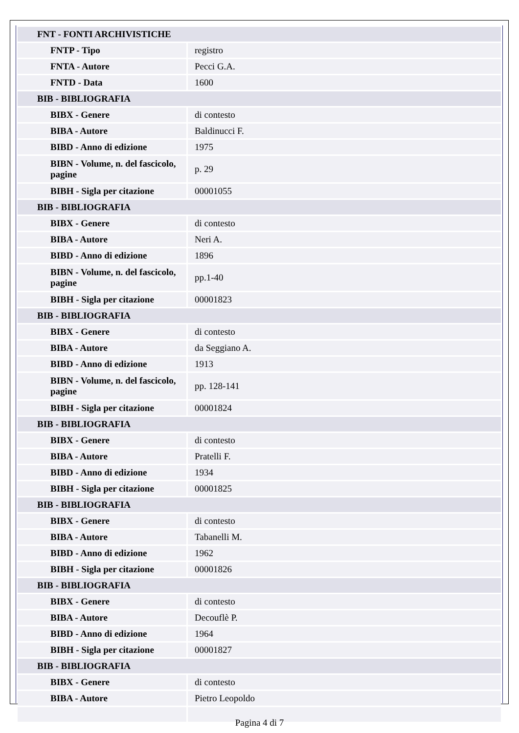| FNT - FONTI ARCHIVISTICHE | |
| FNTP - Tipo | registro |
| FNTA - Autore | Pecci G.A. |
| FNTD - Data | 1600 |
| BIB - BIBLIOGRAFIA | |
| BIBX - Genere | di contesto |
| BIBA - Autore | Baldinucci F. |
| BIBD - Anno di edizione | 1975 |
| BIBN - Volume, n. del fascicolo, pagine | p. 29 |
| BIBH - Sigla per citazione | 00001055 |
| BIB - BIBLIOGRAFIA | |
| BIBX - Genere | di contesto |
| BIBA - Autore | Neri A. |
| BIBD - Anno di edizione | 1896 |
| BIBN - Volume, n. del fascicolo, pagine | pp.1-40 |
| BIBH - Sigla per citazione | 00001823 |
| BIB - BIBLIOGRAFIA | |
| BIBX - Genere | di contesto |
| BIBA - Autore | da Seggiano A. |
| BIBD - Anno di edizione | 1913 |
| BIBN - Volume, n. del fascicolo, pagine | pp. 128-141 |
| BIBH - Sigla per citazione | 00001824 |
| BIB - BIBLIOGRAFIA | |
| BIBX - Genere | di contesto |
| BIBA - Autore | Pratelli F. |
| BIBD - Anno di edizione | 1934 |
| BIBH - Sigla per citazione | 00001825 |
| BIB - BIBLIOGRAFIA | |
| BIBX - Genere | di contesto |
| BIBA - Autore | Tabanelli M. |
| BIBD - Anno di edizione | 1962 |
| BIBH - Sigla per citazione | 00001826 |
| BIB - BIBLIOGRAFIA | |
| BIBX - Genere | di contesto |
| BIBA - Autore | Decouflè P. |
| BIBD - Anno di edizione | 1964 |
| BIBH - Sigla per citazione | 00001827 |
| BIB - BIBLIOGRAFIA | |
| BIBX - Genere | di contesto |
| BIBA - Autore | Pietro Leopoldo |
Pagina 4 di 7